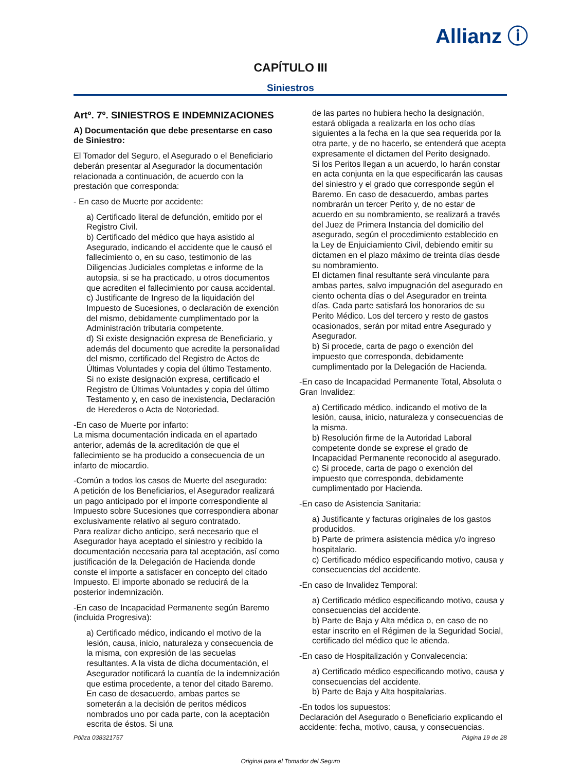Allianz ⓘ
CAPÍTULO III
Siniestros
Artº. 7º. SINIESTROS E INDEMNIZACIONES
A) Documentación que debe presentarse en caso de Siniestro:
El Tomador del Seguro, el Asegurado o el Beneficiario deberán presentar al Asegurador la documentación relacionada a continuación, de acuerdo con la prestación que corresponda:
- En caso de Muerte por accidente:
a) Certificado literal de defunción, emitido por el Registro Civil.
b) Certificado del médico que haya asistido al Asegurado, indicando el accidente que le causó el fallecimiento o, en su caso, testimonio de las Diligencias Judiciales completas e informe de la autopsia, si se ha practicado, u otros documentos que acrediten el fallecimiento por causa accidental.
c) Justificante de Ingreso de la liquidación del Impuesto de Sucesiones, o declaración de exención del mismo, debidamente cumplimentado por la Administración tributaria competente.
d) Si existe designación expresa de Beneficiario, y además del documento que acredite la personalidad del mismo, certificado del Registro de Actos de Últimas Voluntades y copia del último Testamento. Si no existe designación expresa, certificado el Registro de Últimas Voluntades y copia del último Testamento y, en caso de inexistencia, Declaración de Herederos o Acta de Notoriedad.
-En caso de Muerte por infarto:
La misma documentación indicada en el apartado anterior, además de la acreditación de que el fallecimiento se ha producido a consecuencia de un infarto de miocardio.
-Común a todos los casos de Muerte del asegurado:
A petición de los Beneficiarios, el Asegurador realizará un pago anticipado por el importe correspondiente al Impuesto sobre Sucesiones que correspondiera abonar exclusivamente relativo al seguro contratado.
Para realizar dicho anticipo, será necesario que el Asegurador haya aceptado el siniestro y recibido la documentación necesaria para tal aceptación, así como justificación de la Delegación de Hacienda donde conste el importe a satisfacer en concepto del citado Impuesto. El importe abonado se reducirá de la posterior indemnización.
-En caso de Incapacidad Permanente según Baremo (incluida Progresiva):
a) Certificado médico, indicando el motivo de la lesión, causa, inicio, naturaleza y consecuencia de la misma, con expresión de las secuelas resultantes. A la vista de dicha documentación, el Asegurador notificará la cuantía de la indemnización que estima procedente, a tenor del citado Baremo. En caso de desacuerdo, ambas partes se someterán a la decisión de peritos médicos nombrados uno por cada parte, con la aceptación escrita de éstos. Si una
de las partes no hubiera hecho la designación, estará obligada a realizarla en los ocho días siguientes a la fecha en la que sea requerida por la otra parte, y de no hacerlo, se entenderá que acepta expresamente el dictamen del Perito designado.
Si los Peritos llegan a un acuerdo, lo harán constar en acta conjunta en la que especificarán las causas del siniestro y el grado que corresponde según el Baremo. En caso de desacuerdo, ambas partes nombrarán un tercer Perito y, de no estar de acuerdo en su nombramiento, se realizará a través del Juez de Primera Instancia del domicilio del asegurado, según el procedimiento establecido en la Ley de Enjuiciamiento Civil, debiendo emitir su dictamen en el plazo máximo de treinta días desde su nombramiento.
El dictamen final resultante será vinculante para ambas partes, salvo impugnación del asegurado en ciento ochenta días o del Asegurador en treinta días. Cada parte satisfará los honorarios de su Perito Médico. Los del tercero y resto de gastos ocasionados, serán por mitad entre Asegurado y Asegurador.
b) Si procede, carta de pago o exención del impuesto que corresponda, debidamente cumplimentado por la Delegación de Hacienda.
-En caso de Incapacidad Permanente Total, Absoluta o Gran Invalidez:
a) Certificado médico, indicando el motivo de la lesión, causa, inicio, naturaleza y consecuencias de la misma.
b) Resolución firme de la Autoridad Laboral competente donde se exprese el grado de Incapacidad Permanente reconocido al asegurado.
c) Si procede, carta de pago o exención del impuesto que corresponda, debidamente cumplimentado por Hacienda.
-En caso de Asistencia Sanitaria:
a) Justificante y facturas originales de los gastos producidos.
b) Parte de primera asistencia médica y/o ingreso hospitalario.
c) Certificado médico especificando motivo, causa y consecuencias del accidente.
-En caso de Invalidez Temporal:
a) Certificado médico especificando motivo, causa y consecuencias del accidente.
b) Parte de Baja y Alta médica o, en caso de no estar inscrito en el Régimen de la Seguridad Social, certificado del médico que le atienda.
-En caso de Hospitalización y Convalecencia:
a) Certificado médico especificando motivo, causa y consecuencias del accidente.
b) Parte de Baja y Alta hospitalarias.
-En todos los supuestos:
Declaración del Asegurado o Beneficiario explicando el accidente: fecha, motivo, causa, y consecuencias.
Póliza 038321757 Página 19 de 28
Original para el Tomador del Seguro